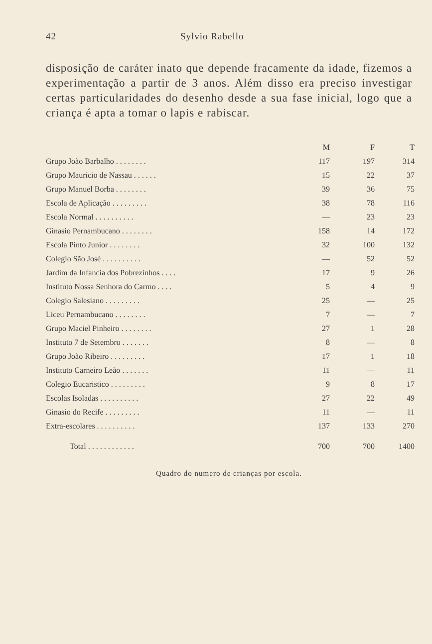42 Sylvio Rabello
disposição de caráter inato que depende fracamente da idade, fizemos a experimentação a partir de 3 anos. Além disso era preciso investigar certas particularidades do desenho desde a sua fase inicial, logo que a criança é apta a tomar o lapis e rabiscar.
| | M | F | T |
| --- | --- | --- | --- |
| Grupo João Barbalho . . . . . . . . | 117 | 197 | 314 |
| Grupo Mauricio de Nassau . . . . . . | 15 | 22 | 37 |
| Grupo Manuel Borba . . . . . . . . | 39 | 36 | 75 |
| Escola de Aplicação . . . . . . . . . | 38 | 78 | 116 |
| Escola Normal . . . . . . . . . . | — | 23 | 23 |
| Ginasio Pernambucano . . . . . . . . | 158 | 14 | 172 |
| Escola Pinto Junior . . . . . . . . | 32 | 100 | 132 |
| Colegio São José . . . . . . . . . . | — | 52 | 52 |
| Jardim da Infancia dos Pobrezinhos . . . . | 17 | 9 | 26 |
| Instituto Nossa Senhora do Carmo . . . . | 5 | 4 | 9 |
| Colegio Salesiano . . . . . . . . . | 25 | — | 25 |
| Liceu Pernambucano . . . . . . . . | 7 | — | 7 |
| Grupo Maciel Pinheiro . . . . . . . . | 27 | 1 | 28 |
| Instituto 7 de Setembro . . . . . . . | 8 | — | 8 |
| Grupo João Ribeiro . . . . . . . . . | 17 | 1 | 18 |
| Instituto Carneiro Leão . . . . . . . | 11 | — | 11 |
| Colegio Eucaristico . . . . . . . . . | 9 | 8 | 17 |
| Escolas Isoladas . . . . . . . . . . | 27 | 22 | 49 |
| Ginasio do Recife . . . . . . . . . | 11 | — | 11 |
| Extra-escolares . . . . . . . . . . | 137 | 133 | 270 |
| Total . . . . . . . . . . . . | 700 | 700 | 1400 |
Quadro do numero de crianças por escola.